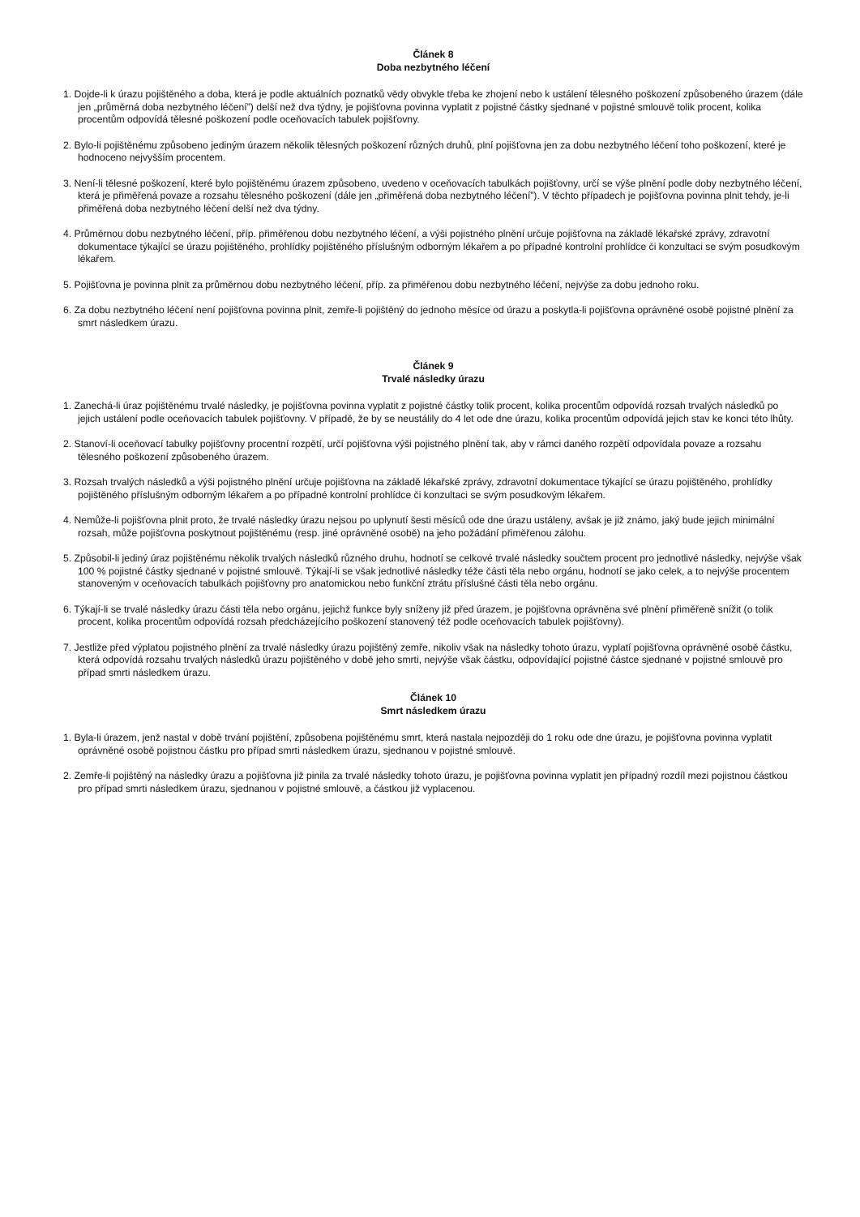Článek 8
Doba nezbytného léčení
1. Dojde-li k úrazu pojištěného a doba, která je podle aktuálních poznatků vědy obvykle třeba ke zhojení nebo k ustálení tělesného poškození způsobeného úrazem (dále jen „průměrná doba nezbytného léčení”) delší než dva týdny, je pojišťovna povinna vyplatit z pojistné částky sjednané v pojistné smlouvě tolik procent, kolika procentům odpovídá tělesné poškození podle oceňovacích tabulek pojišťovny.
2. Bylo-li pojištěnému způsobeno jediným úrazem několik tělesných poškození různých druhů, plní pojišťovna jen za dobu nezbytného léčení toho poškození, které je hodnoceno nejvyšším procentem.
3. Není-li tělesné poškození, které bylo pojištěnému úrazem způsobeno, uvedeno v oceňovacích tabulkách pojišťovny, určí se výše plnění podle doby nezbytného léčení, která je přiměřená povaze a rozsahu tělesného poškození (dále jen „přiměřená doba nezbytného léčení”). V těchto případech je pojišťovna povinna plnit tehdy, je-li přiměřená doba nezbytného léčení delší než dva týdny.
4. Průměrnou dobu nezbytného léčení, příp. přiměřenou dobu nezbytného léčení, a výši pojistného plnění určuje pojišťovna na základě lékařské zprávy, zdravotní dokumentace týkající se úrazu pojištěného, prohlídky pojištěného příslušným odborným lékařem a po případné kontrolní prohlídce či konzultaci se svým posudkovým lékařem.
5. Pojišťovna je povinna plnit za průměrnou dobu nezbytného léčení, příp. za přiměřenou dobu nezbytného léčení, nejvýše za dobu jednoho roku.
6. Za dobu nezbytného léčení není pojišťovna povinna plnit, zemře-li pojištěný do jednoho měsíce od úrazu a poskytla-li pojišťovna oprávněné osobě pojistné plnění za smrt následkem úrazu.
Článek 9
Trvalé následky úrazu
1. Zanechá-li úraz pojištěnému trvalé následky, je pojišťovna povinna vyplatit z pojistné částky tolik procent, kolika procentům odpovídá rozsah trvalých následků po jejich ustálení podle oceňovacích tabulek pojišťovny. V případě, že by se neustálily do 4 let ode dne úrazu, kolika procentům odpovídá jejich stav ke konci této lhůty.
2. Stanoví-li oceňovací tabulky pojišťovny procentní rozpětí, určí pojišťovna výši pojistného plnění tak, aby v rámci daného rozpětí odpovídala povaze a rozsahu tělesného poškození způsobeného úrazem.
3. Rozsah trvalých následků a výši pojistného plnění určuje pojišťovna na základě lékařské zprávy, zdravotní dokumentace týkající se úrazu pojištěného, prohlídky pojištěného příslušným odborným lékařem a po případné kontrolní prohlídce či konzultaci se svým posudkovým lékařem.
4. Nemůže-li pojišťovna plnit proto, že trvalé následky úrazu nejsou po uplynutí šesti měsíců ode dne úrazu ustáleny, avšak je již známo, jaký bude jejich minimální rozsah, může pojišťovna poskytnout pojištěnému (resp. jiné oprávněné osobě) na jeho požádání přiměřenou zálohu.
5. Způsobil-li jediný úraz pojištěnému několik trvalých následků různého druhu, hodnotí se celkové trvalé následky součtem procent pro jednotlivé následky, nejvýše však 100 % pojistné částky sjednané v pojistné smlouvě. Týkají-li se však jednotlivé následky téže části těla nebo orgánu, hodnotí se jako celek, a to nejvýše procentem stanoveným v oceňovacích tabulkách pojišťovny pro anatomickou nebo funkční ztrátu příslušné části těla nebo orgánu.
6. Týkají-li se trvalé následky úrazu části těla nebo orgánu, jejichž funkce byly sníženy již před úrazem, je pojišťovna oprávněna své plnění přiměřeně snížit (o tolik procent, kolika procentům odpovídá rozsah předcházejícího poškození stanovený též podle oceňovacích tabulek pojišťovny).
7. Jestliže před výplatou pojistného plnění za trvalé následky úrazu pojištěný zemře, nikoliv však na následky tohoto úrazu, vyplatí pojišťovna oprávněné osobě částku, která odpovídá rozsahu trvalých následků úrazu pojištěného v době jeho smrti, nejvýše však částku, odpovídající pojistné částce sjednané v pojistné smlouvě pro případ smrti následkem úrazu.
Článek 10
Smrt následkem úrazu
1. Byla-li úrazem, jenž nastal v době trvání pojištění, způsobena pojištěnému smrt, která nastala nejpozději do 1 roku ode dne úrazu, je pojišťovna povinna vyplatit oprávněné osobě pojistnou částku pro případ smrti následkem úrazu, sjednanou v pojistné smlouvě.
2. Zemře-li pojištěný na následky úrazu a pojišťovna již pinila za trvalé následky tohoto úrazu, je pojišťovna povinna vyplatit jen případný rozdíl mezi pojistnou částkou pro případ smrti následkem úrazu, sjednanou v pojistné smlouvě, a částkou již vyplacenou.